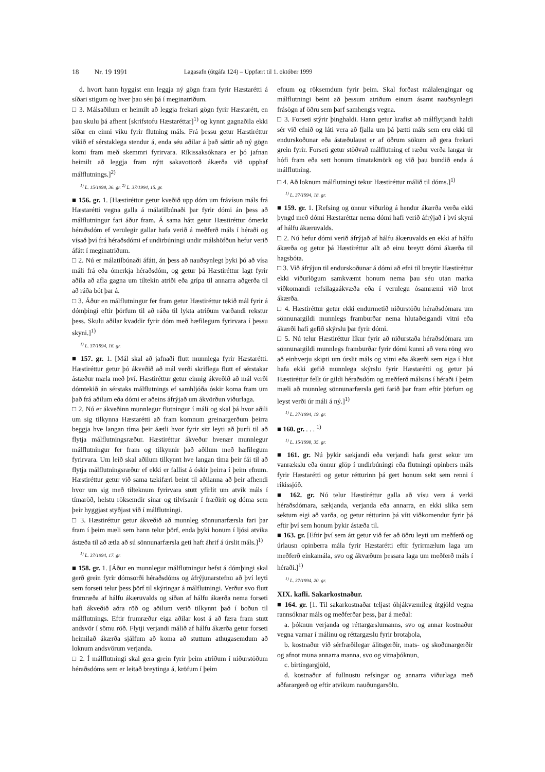18 Nr. 19 1991 Lagasafn (útgáfa 124) – Uppfært til 1. október 1999
d. hvort hann hyggist enn leggja ný gögn fram fyrir Hæstarétti á síðari stigum og hver þau séu þá í meginatriðum.
□ 3. Málsaðilum er heimilt að leggja frekari gögn fyrir Hæstarétt, en þau skulu þá afhent [skrifstofu Hæstaréttar]<sup>1)</sup> og kynnt gagnaðila ekki síðar en einni viku fyrir flutning máls. Frá þessu getur Hæstiréttur vikið ef sérstaklega stendur á, enda séu aðilar á það sáttir að ný gögn komi fram með skemmri fyrirvara. Ríkissaksóknara er þó jafnan heimilt að leggja fram nýtt sakavottorð ákærða við upphaf málflutnings.]<sup>2)</sup>
<sup>1)</sup> L. 15/1998, 36. gr. <sup>2)</sup> L. 37/1994, 15. gr.
■ 156. gr. 1. [Hæstiréttur getur kveðið upp dóm um frávísun máls frá Hæstarétti vegna galla á málatilbúnaði þar fyrir dómi án þess að málflutningur fari áður fram. Á sama hátt getur Hæstiréttur ómerkt héraðsdóm ef verulegir gallar hafa verið á meðferð máls í héraði og vísað því frá héraðsdómi ef undirbúningi undir málshöfðun hefur verið áfátt í meginatriðum.
□ 2. Nú er málatilbúnaði áfátt, án þess að nauðsynlegt þyki þó að vísa máli frá eða ómerkja héraðsdóm, og getur þá Hæstiréttur lagt fyrir aðila að afla gagna um tiltekin atriði eða grípa til annarra aðgerða til að ráða bót þar á.
□ 3. Áður en málflutningur fer fram getur Hæstiréttur tekið mál fyrir á dómþingi eftir þörfum til að ráða til lykta atriðum varðandi rekstur þess. Skulu aðilar kvaddir fyrir dóm með hæfilegum fyrirvara í þessu skyni.]<sup>1)</sup>
<sup>1)</sup> L. 37/1994, 16. gr.
■ 157. gr. 1. [Mál skal að jafnaði flutt munnlega fyrir Hæstarétti. Hæstiréttur getur þó ákveðið að mál verði skriflega flutt ef sérstakar ástæður mæla með því. Hæstiréttur getur einnig ákveðið að mál verði dómtekið án sérstaks málflutnings ef samhljóða óskir koma fram um það frá aðilum eða dómi er aðeins áfrýjað um ákvörðun viðurlaga.
□ 2. Nú er ákveðinn munnlegur flutningur í máli og skal þá hvor aðili um sig tilkynna Hæstarétti að fram komnum greinargerðum þeirra beggja hve langan tíma þeir áætli hvor fyrir sitt leyti að þurfi til að flytja málflutningsræður. Hæstiréttur ákveður hvenær munnlegur málflutningur fer fram og tilkynnir það aðilum með hæfilegum fyrirvara. Um leið skal aðilum tilkynnt hve langan tíma þeir fái til að flytja málflutningsræður ef ekki er fallist á óskir þeirra í þeim efnum. Hæstiréttur getur við sama tækifæri beint til aðilanna að þeir afhendi hvor um sig með tilteknum fyrirvara stutt yfirlit um atvik máls í tímaröð, helstu röksemdir sínar og tilvísanir í fræðirit og dóma sem þeir hyggjast styðjast við í málflutningi.
□ 3. Hæstiréttur getur ákveðið að munnleg sönnunarfærsla fari þar fram í þeim mæli sem hann telur þörf, enda þyki honum í ljósi atvika ástæða til að ætla að sú sönnunarfærsla geti haft áhrif á úrslit máls.]<sup>1)</sup>
<sup>1)</sup> L. 37/1994, 17. gr.
■ 158. gr. 1. [Áður en munnlegur málflutningur hefst á dómþingi skal gerð grein fyrir dómsorði héraðsdóms og áfrýjunarstefnu að því leyti sem forseti telur þess þörf til skýringar á málflutningi. Verður svo flutt frumræða af hálfu ákæruvalds og síðan af hálfu ákærða nema forseti hafi ákveðið aðra röð og aðilum verið tilkynnt það í boðun til málflutnings. Eftir frumræður eiga aðilar kost á að færa fram stutt andsvör í sömu röð. Flytji verjandi málið af hálfu ákærða getur forseti heimilað ákærða sjálfum að koma að stuttum athugasemdum að loknum andsvörum verjanda.
□ 2. Í málflutningi skal gera grein fyrir þeim atriðum í niðurstöðum héraðsdóms sem er leitað breytinga á, kröfum í þeim
efnum og röksemdum fyrir þeim. Skal forðast málalengingar og málflutningi beint að þessum atriðum einum ásamt nauðsynlegri frásögn af öðru sem þarf samhengis vegna.
□ 3. Forseti stýrir þinghaldi. Hann getur krafist að málflytjandi haldi sér við efnið og láti vera að fjalla um þá þætti máls sem eru ekki til endurskoðunar eða ástæðulaust er af öðrum sökum að gera frekari grein fyrir. Forseti getur stöðvað málflutning ef ræður verða langar úr hófi fram eða sett honum tímatakmörk og við þau bundið enda á málflutning.
□ 4. Að loknum málflutningi tekur Hæstiréttur málið til dóms.]<sup>1)</sup>
<sup>1)</sup> L. 37/1994, 18. gr.
■ 159. gr. 1. [Refsing og önnur viðurlög á hendur ákærða verða ekki þyngd með dómi Hæstaréttar nema dómi hafi verið áfrýjað í því skyni af hálfu ákæruvalds.
□ 2. Nú hefur dómi verið áfrýjað af hálfu ákæruvalds en ekki af hálfu ákærða og getur þá Hæstiréttur allt að einu breytt dómi ákærða til hagsbóta.
□ 3. Við áfrýjun til endurskoðunar á dómi að efni til breytir Hæstiréttur ekki viðurlögum samkvæmt honum nema þau séu utan marka viðkomandi refsilagaákvæða eða í verulegu ósamræmi við brot ákærða.
□ 4. Hæstiréttur getur ekki endurmetið niðurstöðu héraðsdómara um sönnunargildi munnlegs framburðar nema hlutaðeigandi vitni eða ákærði hafi gefið skýrslu þar fyrir dómi.
□ 5. Nú telur Hæstiréttur líkur fyrir að niðurstaða héraðsdómara um sönnunargildi munnlegs framburðar fyrir dómi kunni að vera röng svo að einhverju skipti um úrslit máls og vitni eða ákærði sem eiga í hlut hafa ekki gefið munnlega skýrslu fyrir Hæstarétti og getur þá Hæstiréttur fellt úr gildi héraðsdóm og meðferð málsins í héraði í þeim mæli að munnleg sönnunarfærsla geti farið þar fram eftir þörfum og leyst verði úr máli á ný.]<sup>1)</sup>
<sup>1)</sup> L. 37/1994, 19. gr.
■ 160. gr. . . . <sup>1)</sup>
<sup>1)</sup> L. 15/1998, 35. gr.
■ 161. gr. Nú þykir sækjandi eða verjandi hafa gerst sekur um vanrækslu eða önnur glöp í undirbúningi eða flutningi opinbers máls fyrir Hæstarétti og getur rétturinn þá gert honum sekt sem renni í ríkissjóð.
■ 162. gr. Nú telur Hæstiréttur galla að vísu vera á verki héraðsdómara, sækjanda, verjanda eða annarra, en ekki slíka sem sektum eigi að varða, og getur rétturinn þá vítt viðkomendur fyrir þá eftir því sem honum þykir ástæða til.
■ 163. gr. [Eftir því sem átt getur við fer að öðru leyti um meðferð og úrlausn opinberra mála fyrir Hæstarétti eftir fyrirmælum laga um meðferð einkamála, svo og ákvæðum þessara laga um meðferð máls í héraði.]<sup>1)</sup>
<sup>1)</sup> L. 37/1994, 20. gr.
XIX. kafli. Sakarkostnaður.
■ 164. gr. [1. Til sakarkostnaðar teljast óhjákvæmileg útgjöld vegna rannsóknar máls og meðferðar þess, þar á meðal:
a. þóknun verjanda og réttargæslumanns, svo og annar kostnaður vegna varnar í málinu og réttargæslu fyrir brotaþola,
b. kostnaður við sérfræðilegar álitsgerðir, mats- og skoðunargerðir og afnot muna annarra manna, svo og vitnaþóknun,
c. birtingargjöld,
d. kostnaður af fullnustu refsingar og annarra viðurlaga með aðfarargerð og eftir atvikum nauðungarsölu.